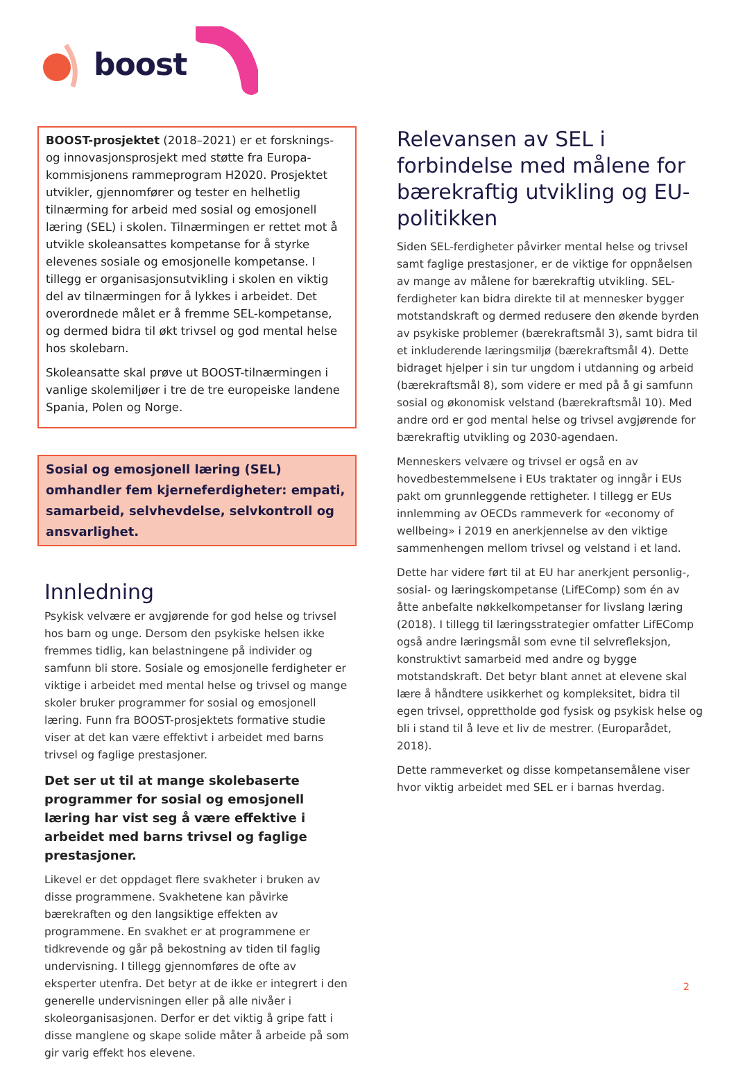boost
BOOST-prosjektet (2018–2021) er et forsknings- og innovasjonsprosjekt med støtte fra Europa-kommisjonens rammeprogram H2020. Prosjektet utvikler, gjennomfører og tester en helhetlig tilnærming for arbeid med sosial og emosjonell læring (SEL) i skolen. Tilnærmingen er rettet mot å utvikle skoleansattes kompetanse for å styrke elevenes sosiale og emosjonelle kompetanse. I tillegg er organisasjonsutvikling i skolen en viktig del av tilnærmingen for å lykkes i arbeidet. Det overordnede målet er å fremme SEL-kompetanse, og dermed bidra til økt trivsel og god mental helse hos skolebarn.
Skoleansatte skal prøve ut BOOST-tilnærmingen i vanlige skolemiljøer i tre de tre europeiske landene Spania, Polen og Norge.
Sosial og emosjonell læring (SEL) omhandler fem kjerneferdigheter: empati, samarbeid, selvhevdelse, selvkontroll og ansvarlighet.
Innledning
Psykisk velvære er avgjørende for god helse og trivsel hos barn og unge. Dersom den psykiske helsen ikke fremmes tidlig, kan belastningene på individer og samfunn bli store. Sosiale og emosjonelle ferdigheter er viktige i arbeidet med mental helse og trivsel og mange skoler bruker programmer for sosial og emosjonell læring. Funn fra BOOST-prosjektets formative studie viser at det kan være effektivt i arbeidet med barns trivsel og faglige prestasjoner.
Det ser ut til at mange skolebaserte programmer for sosial og emosjonell læring har vist seg å være effektive i arbeidet med barns trivsel og faglige prestasjoner.
Likevel er det oppdaget flere svakheter i bruken av disse programmene. Svakhetene kan påvirke bærekraften og den langsiktige effekten av programmene. En svakhet er at programmene er tidkrevende og går på bekostning av tiden til faglig undervisning. I tillegg gjennomføres de ofte av eksperter utenfra. Det betyr at de ikke er integrert i den generelle undervisningen eller på alle nivåer i skoleorganisasjonen. Derfor er det viktig å gripe fatt i disse manglene og skape solide måter å arbeide på som gir varig effekt hos elevene.
Relevansen av SEL i forbindelse med målene for bærekraftig utvikling og EU-politikken
Siden SEL-ferdigheter påvirker mental helse og trivsel samt faglige prestasjoner, er de viktige for oppnåelsen av mange av målene for bærekraftig utvikling. SEL-ferdigheter kan bidra direkte til at mennesker bygger motstandskraft og dermed redusere den økende byrden av psykiske problemer (bærekraftsmål 3), samt bidra til et inkluderende læringsmiljø (bærekraftsmål 4). Dette bidraget hjelper i sin tur ungdom i utdanning og arbeid (bærekraftsmål 8), som videre er med på å gi samfunn sosial og økonomisk velstand (bærekraftsmål 10). Med andre ord er god mental helse og trivsel avgjørende for bærekraftig utvikling og 2030-agendaen.
Menneskers velvære og trivsel er også en av hovedbestemmelsene i EUs traktater og inngår i EUs pakt om grunnleggende rettigheter. I tillegg er EUs innlemming av OECDs rammeverk for «economy of wellbeing» i 2019 en anerkjennelse av den viktige sammenhengen mellom trivsel og velstand i et land.
Dette har videre ført til at EU har anerkjent personlig-, sosial- og læringskompetanse (LifEComp) som én av åtte anbefalte nøkkelkompetanser for livslang læring (2018). I tillegg til læringsstrategier omfatter LifEComp også andre læringsmål som evne til selvrefleksjon, konstruktivt samarbeid med andre og bygge motstandskraft. Det betyr blant annet at elevene skal lære å håndtere usikkerhet og kompleksitet, bidra til egen trivsel, opprettholde god fysisk og psykisk helse og bli i stand til å leve et liv de mestrer. (Europarådet, 2018).
Dette rammeverket og disse kompetansemålene viser hvor viktig arbeidet med SEL er i barnas hverdag.
2